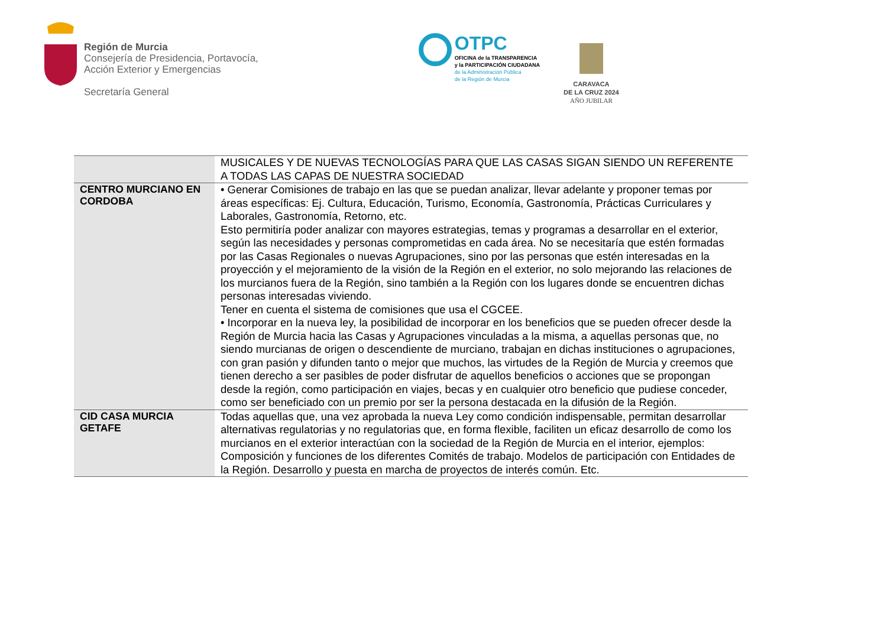Región de Murcia
Consejería de Presidencia, Portavocía,
Acción Exterior y Emergencias
Secretaría General
OTPC
OFICINA de la TRANSPARENCIA
y la PARTICIPACIÓN CIUDADANA
de la Administración Pública
de la Región de Murcia
CARAVACA
DE LA CRUZ 2024
AÑO JUBILAR
| | MUSICALES Y DE NUEVAS TECNOLOGÍAS PARA QUE LAS CASAS SIGAN SIENDO UN REFERENTE A TODAS LAS CAPAS DE NUESTRA SOCIEDAD |
| CENTRO MURCIANO EN CORDOBA | • Generar Comisiones de trabajo en las que se puedan analizar, llevar adelante y proponer temas por áreas específicas: Ej. Cultura, Educación, Turismo, Economía, Gastronomía, Prácticas Curriculares y Laborales, Gastronomía, Retorno, etc. Esto permitiría poder analizar con mayores estrategias, temas y programas a desarrollar en el exterior, según las necesidades y personas comprometidas en cada área. No se necesitaría que estén formadas por las Casas Regionales o nuevas Agrupaciones, sino por las personas que estén interesadas en la proyección y el mejoramiento de la visión de la Región en el exterior, no solo mejorando las relaciones de los murcianos fuera de la Región, sino también a la Región con los lugares donde se encuentren dichas personas interesadas viviendo. Tener en cuenta el sistema de comisiones que usa el CGCEE. • Incorporar en la nueva ley, la posibilidad de incorporar en los beneficios que se pueden ofrecer desde la Región de Murcia hacia las Casas y Agrupaciones vinculadas a la misma, a aquellas personas que, no siendo murcianas de origen o descendiente de murciano, trabajan en dichas instituciones o agrupaciones, con gran pasión y difunden tanto o mejor que muchos, las virtudes de la Región de Murcia y creemos que tienen derecho a ser pasibles de poder disfrutar de aquellos beneficios o acciones que se propongan desde la región, como participación en viajes, becas y en cualquier otro beneficio que pudiese conceder, como ser beneficiado con un premio por ser la persona destacada en la difusión de la Región. |
| CID CASA MURCIA GETAFE | Todas aquellas que, una vez aprobada la nueva Ley como condición indispensable, permitan desarrollar alternativas regulatorias y no regulatorias que, en forma flexible, faciliten un eficaz desarrollo de como los murcianos en el exterior interactúan con la sociedad de la Región de Murcia en el interior, ejemplos: Composición y funciones de los diferentes Comités de trabajo. Modelos de participación con Entidades de la Región. Desarrollo y puesta en marcha de proyectos de interés común. Etc. |